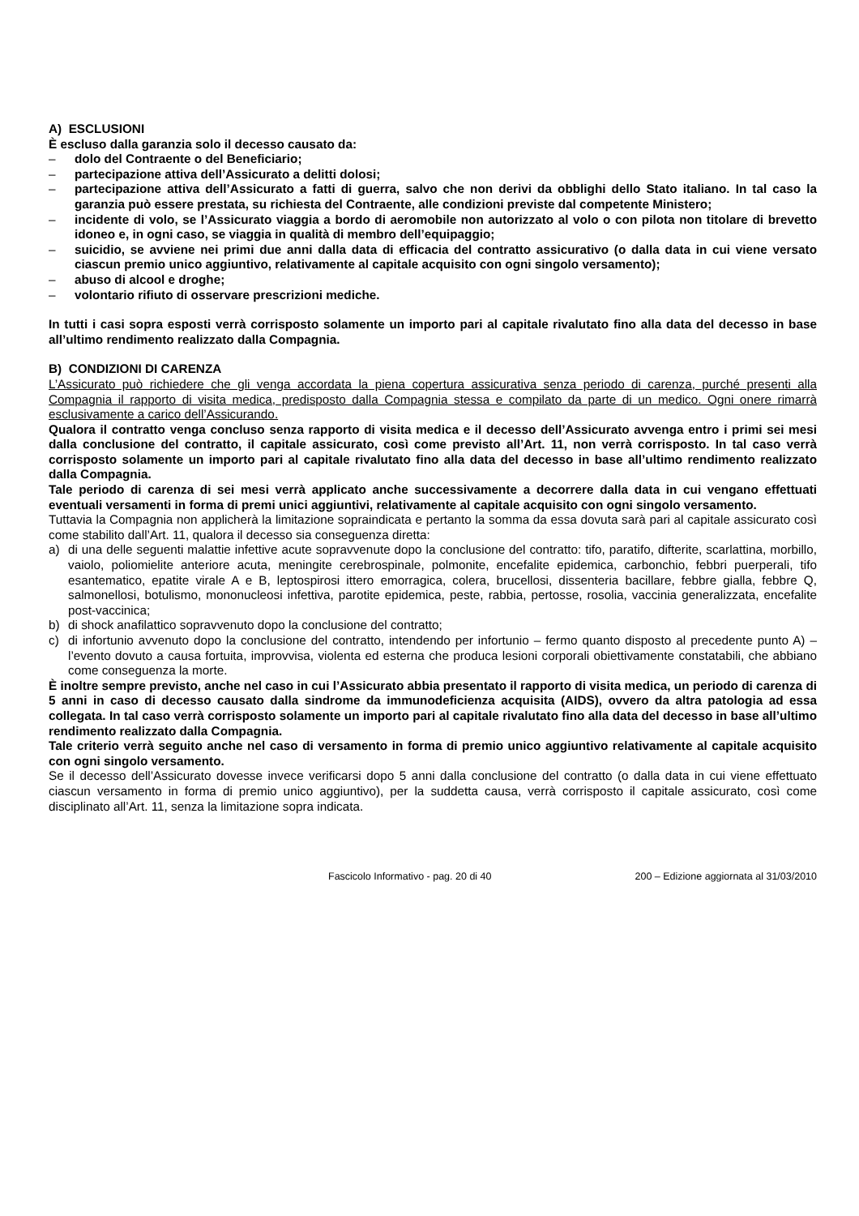A) ESCLUSIONI
È escluso dalla garanzia solo il decesso causato da:
– dolo del Contraente o del Beneficiario;
– partecipazione attiva dell’Assicurato a delitti dolosi;
– partecipazione attiva dell’Assicurato a fatti di guerra, salvo che non derivi da obblighi dello Stato italiano. In tal caso la garanzia può essere prestata, su richiesta del Contraente, alle condizioni previste dal competente Ministero;
– incidente di volo, se l’Assicurato viaggia a bordo di aeromobile non autorizzato al volo o con pilota non titolare di brevetto idoneo e, in ogni caso, se viaggia in qualità di membro dell’equipaggio;
– suicidio, se avviene nei primi due anni dalla data di efficacia del contratto assicurativo (o dalla data in cui viene versato ciascun premio unico aggiuntivo, relativamente al capitale acquisito con ogni singolo versamento);
– abuso di alcool e droghe;
– volontario rifiuto di osservare prescrizioni mediche.
In tutti i casi sopra esposti verrà corrisposto solamente un importo pari al capitale rivalutato fino alla data del decesso in base all’ultimo rendimento realizzato dalla Compagnia.
B) CONDIZIONI DI CARENZA
L’Assicurato può richiedere che gli venga accordata la piena copertura assicurativa senza periodo di carenza, purché presenti alla Compagnia il rapporto di visita medica, predisposto dalla Compagnia stessa e compilato da parte di un medico. Ogni onere rimarrà esclusivamente a carico dell’Assicurando.
Qualora il contratto venga concluso senza rapporto di visita medica e il decesso dell’Assicurato avvenga entro i primi sei mesi dalla conclusione del contratto, il capitale assicurato, così come previsto all’Art. 11, non verrà corrisposto. In tal caso verrà corrisposto solamente un importo pari al capitale rivalutato fino alla data del decesso in base all’ultimo rendimento realizzato dalla Compagnia.
Tale periodo di carenza di sei mesi verrà applicato anche successivamente a decorrere dalla data in cui vengano effettuati eventuali versamenti in forma di premi unici aggiuntivi, relativamente al capitale acquisito con ogni singolo versamento.
Tuttavia la Compagnia non applicherà la limitazione sopraindicata e pertanto la somma da essa dovuta sarà pari al capitale assicurato così come stabilito dall’Art. 11, qualora il decesso sia conseguenza diretta:
a) di una delle seguenti malattie infettive acute sopravvenute dopo la conclusione del contratto: tifo, paratifo, difterite, scarlattina, morbillo, vaiolo, poliomielite anteriore acuta, meningite cerebrospinale, polmonite, encefalite epidemica, carbonchio, febbri puerperali, tifo esantematico, epatite virale A e B, leptospirosi ittero emorragica, colera, brucellosi, dissenteria bacillare, febbre gialla, febbre Q, salmonellosi, botulismo, mononucleosi infettiva, parotite epidemica, peste, rabbia, pertosse, rosolia, vaccinia generalizzata, encefalite post-vaccinica;
b) di shock anafilattico sopravvenuto dopo la conclusione del contratto;
c) di infortunio avvenuto dopo la conclusione del contratto, intendendo per infortunio – fermo quanto disposto al precedente punto A) – l’evento dovuto a causa fortuita, improvvisa, violenta ed esterna che produca lesioni corporali obiettivamente constatabili, che abbiano come conseguenza la morte.
È inoltre sempre previsto, anche nel caso in cui l’Assicurato abbia presentato il rapporto di visita medica, un periodo di carenza di 5 anni in caso di decesso causato dalla sindrome da immunodeficienza acquisita (AIDS), ovvero da altra patologia ad essa collegata. In tal caso verrà corrisposto solamente un importo pari al capitale rivalutato fino alla data del decesso in base all’ultimo rendimento realizzato dalla Compagnia.
Tale criterio verrà seguito anche nel caso di versamento in forma di premio unico aggiuntivo relativamente al capitale acquisito con ogni singolo versamento.
Se il decesso dell’Assicurato dovesse invece verificarsi dopo 5 anni dalla conclusione del contratto (o dalla data in cui viene effettuato ciascun versamento in forma di premio unico aggiuntivo), per la suddetta causa, verrà corrisposto il capitale assicurato, così come disciplinato all’Art. 11, senza la limitazione sopra indicata.
Fascicolo Informativo - pag. 20 di 40 200 – Edizione aggiornata al 31/03/2010